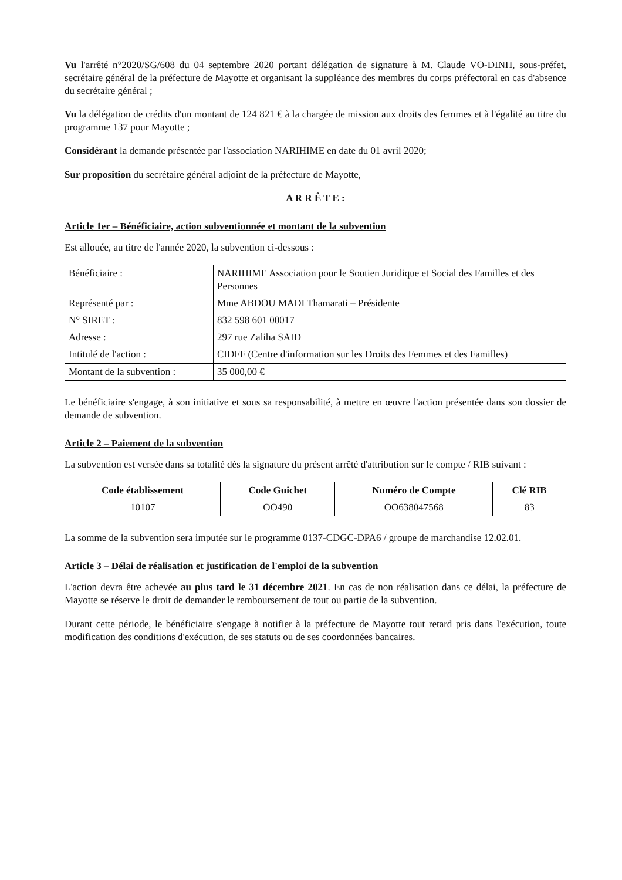Vu l'arrêté n°2020/SG/608 du 04 septembre 2020 portant délégation de signature à M. Claude VO-DINH, sous-préfet, secrétaire général de la préfecture de Mayotte et organisant la suppléance des membres du corps préfectoral en cas d'absence du secrétaire général ;
Vu la délégation de crédits d'un montant de 124 821 € à la chargée de mission aux droits des femmes et à l'égalité au titre du programme 137 pour Mayotte ;
Considérant la demande présentée par l'association NARIHIME en date du 01 avril 2020;
Sur proposition du secrétaire général adjoint de la préfecture de Mayotte,
A R R Ê T E :
Article 1er – Bénéficiaire, action subventionnée et montant de la subvention
Est allouée, au titre de l'année 2020, la subvention ci-dessous :
| Bénéficiaire : | NARIHIME Association pour le Soutien Juridique et Social des Familles et des Personnes |
| Représenté par : | Mme ABDOU MADI Thamarati – Présidente |
| N° SIRET : | 832 598 601 00017 |
| Adresse : | 297 rue Zaliha SAID |
| Intitulé de l'action : | CIDFF (Centre d'information sur les Droits des Femmes et des Familles) |
| Montant de la subvention : | 35 000,00 € |
Le bénéficiaire s'engage, à son initiative et sous sa responsabilité, à mettre en œuvre l'action présentée dans son dossier de demande de subvention.
Article 2 – Paiement de la subvention
La subvention est versée dans sa totalité dès la signature du présent arrêté d'attribution sur le compte / RIB suivant :
| Code établissement | Code Guichet | Numéro de Compte | Clé RIB |
| --- | --- | --- | --- |
| 10107 | OO490 | OO638047568 | 83 |
La somme de la subvention sera imputée sur le programme 0137-CDGC-DPA6 / groupe de marchandise 12.02.01.
Article 3 – Délai de réalisation et justification de l'emploi de la subvention
L'action devra être achevée au plus tard le 31 décembre 2021. En cas de non réalisation dans ce délai, la préfecture de Mayotte se réserve le droit de demander le remboursement de tout ou partie de la subvention.
Durant cette période, le bénéficiaire s'engage à notifier à la préfecture de Mayotte tout retard pris dans l'exécution, toute modification des conditions d'exécution, de ses statuts ou de ses coordonnées bancaires.